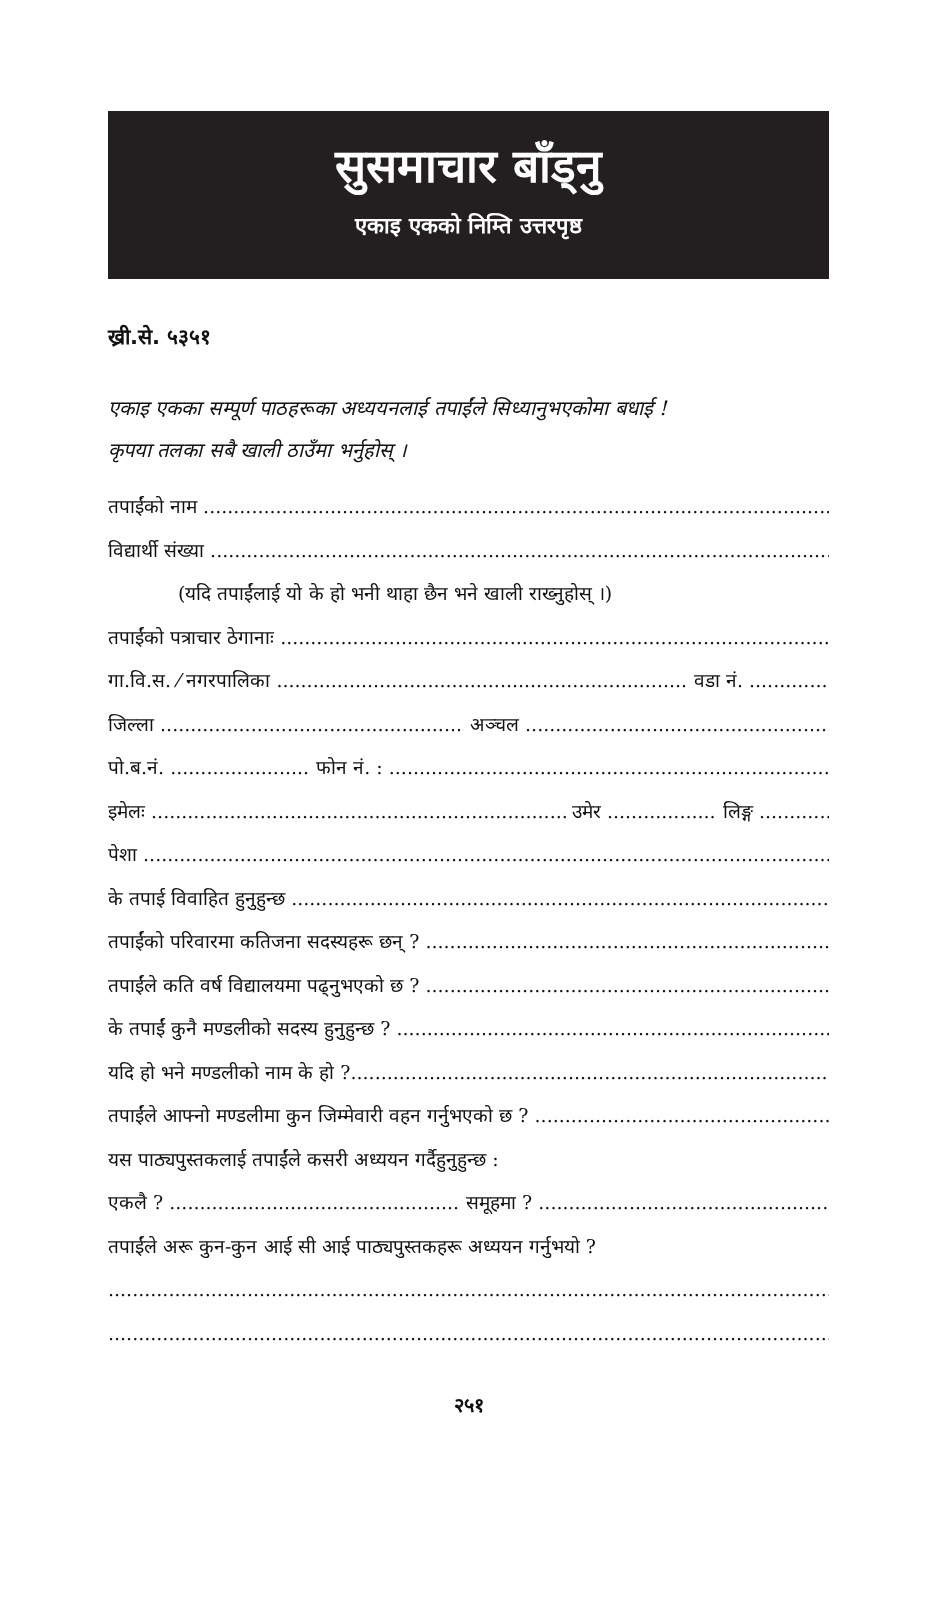सुसमाचार बाँड्नु
एकाइ एकको निम्ति उत्तरपृष्ठ
ख्री.से. ५३५१
एकाइ एकका सम्पूर्ण पाठहरूका अध्ययनलाई तपाईंले सिध्यानुभएकोमा बधाई !
कृपया तलका सबै खाली ठाउँमा भर्नुहोस् ।
तपाईंको नाम
विद्यार्थी संख्या
(यदि तपाईंलाई यो के हो भनी थाहा छैन भने खाली राख्नुहोस् ।)
तपाईंको पत्राचार ठेगानाः
गा.वि.स. ⁄ नगरपालिका वडा नं.
जिल्ला अञ्चल
पो.ब.नं. फोन नं. :
इमेलः उमेर लिङ्ग
पेशा
के तपाई विवाहित हुनुहुन्छ
तपाईंको परिवारमा कतिजना सदस्यहरू छन् ?
तपाईंले कति वर्ष विद्यालयमा पढ्नुभएको छ ?
के तपाईं कुनै मण्डलीको सदस्य हुनुहुन्छ ?
यदि हो भने मण्डलीको नाम के हो ?
तपाईंले आफ्नो मण्डलीमा कुन जिम्मेवारी वहन गर्नुभएको छ ?
यस पाठ्यपुस्तकलाई तपाईंले कसरी अध्ययन गर्दैहुनुहुन्छ :
एकलै ? समूहमा ?
तपाईंले अरू कुन-कुन आई सी आई पाठ्यपुस्तकहरू अध्ययन गर्नुभयो ?
२५१